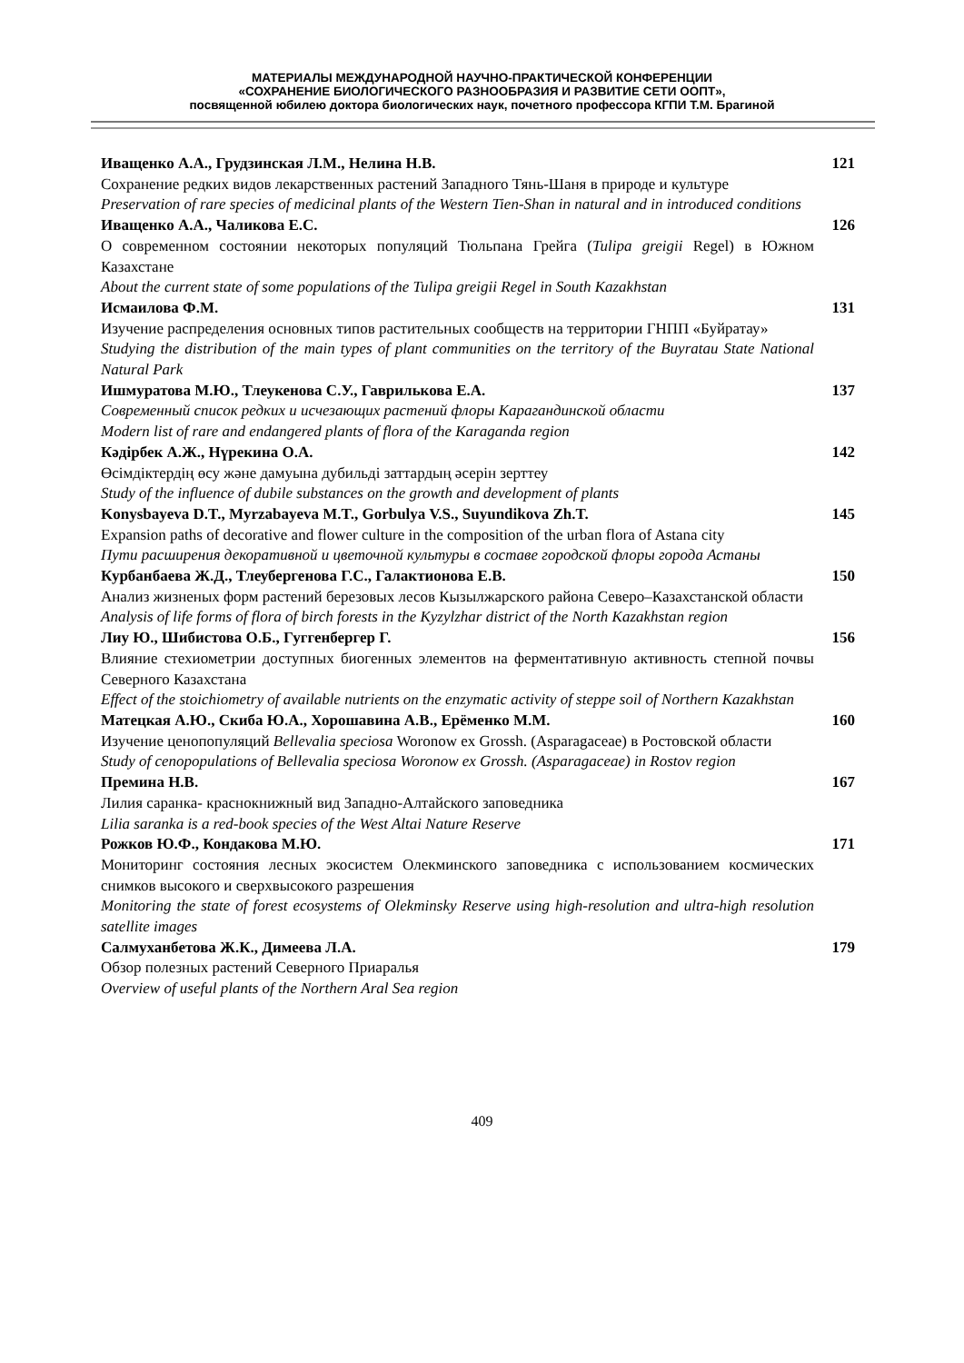МАТЕРИАЛЫ МЕЖДУНАРОДНОЙ НАУЧНО-ПРАКТИЧЕСКОЙ КОНФЕРЕНЦИИ
«СОХРАНЕНИЕ БИОЛОГИЧЕСКОГО РАЗНООБРАЗИЯ И РАЗВИТИЕ СЕТИ ООПТ»,
посвященной юбилею доктора биологических наук, почетного профессора КГПИ Т.М. Брагиной
Иващенко А.А., Грудзинская Л.М., Нелина Н.В.
Сохранение редких видов лекарственных растений Западного Тянь-Шаня в природе и культуре
Preservation of rare species of medicinal plants of the Western Tien-Shan in natural and in introduced conditions
121
Иващенко А.А., Чаликова Е.С.
О современном состоянии некоторых популяций Тюльпана Грейга (Tulipa greigii Regel) в Южном Казахстане
About the current state of some populations of the Tulipa greigii Regel in South Kazakhstan
126
Исмаилова Ф.М.
Изучение распределения основных типов растительных сообществ на территории ГНПП «Буйратау»
Studying the distribution of the main types of plant communities on the territory of the Buyratau State National Natural Park
131
Ишмуратова М.Ю., Тлеукенова С.У., Гаврилькова Е.А.
Современный список редких и исчезающих растений флоры Карагандинской области
Modern list of rare and endangered plants of flora of the Karaganda region
137
Кәдірбек А.Ж., Нүрекина О.А.
Өсімдіктердің өсу және дамуына дубильді заттардың әсерін зерттеу
Study of the influence of dubile substances on the growth and development of plants
142
Konysbayeva D.T., Myrzabayeva M.T., Gorbulya V.S., Suyundikova Zh.T.
Expansion paths of decorative and flower culture in the composition of the urban flora of Astana city
Пути расширения декоративной и цветочной культуры в составе городской флоры города Астаны
145
Курбанбаева Ж.Д., Тлеубергенова Г.С., Галактионова Е.В.
Анализ жизненых форм растений березовых лесов Кызылжарского района Северо–Казахстанской области
Analysis of life forms of flora of birch forests in the Kyzylzhar district of the North Kazakhstan region
150
Лиу Ю., Шибистова О.Б., Гуггенбергер Г.
Влияние стехиометрии доступных биогенных элементов на ферментативную активность степной почвы Северного Казахстана
Effect of the stoichiometry of available nutrients on the enzymatic activity of steppe soil of Northern Kazakhstan
156
Матецкая А.Ю., Скиба Ю.А., Хорошавина А.В., Ерёменко М.М.
Изучение ценопопуляций Bellevalia speciosa Woronow ex Grossh. (Asparagaceae) в Ростовской области
Study of cenopopulations of Bellevalia speciosa Woronow ex Grossh. (Asparagaceae) in Rostov region
160
Премина Н.В.
Лилия саранка- краснокнижный вид Западно-Алтайского заповедника
Lilia saranka is a red-book species of the West Altai Nature Reserve
167
Рожков Ю.Ф., Кондакова М.Ю.
Мониторинг состояния лесных экосистем Олекминского заповедника с использованием космических снимков высокого и сверхвысокого разрешения
Monitoring the state of forest ecosystems of Olekminsky Reserve using high-resolution and ultra-high resolution satellite images
171
Салмуханбетова Ж.К., Димеева Л.А.
Обзор полезных растений Северного Приаралья
Overview of useful plants of the Northern Aral Sea region
179
409